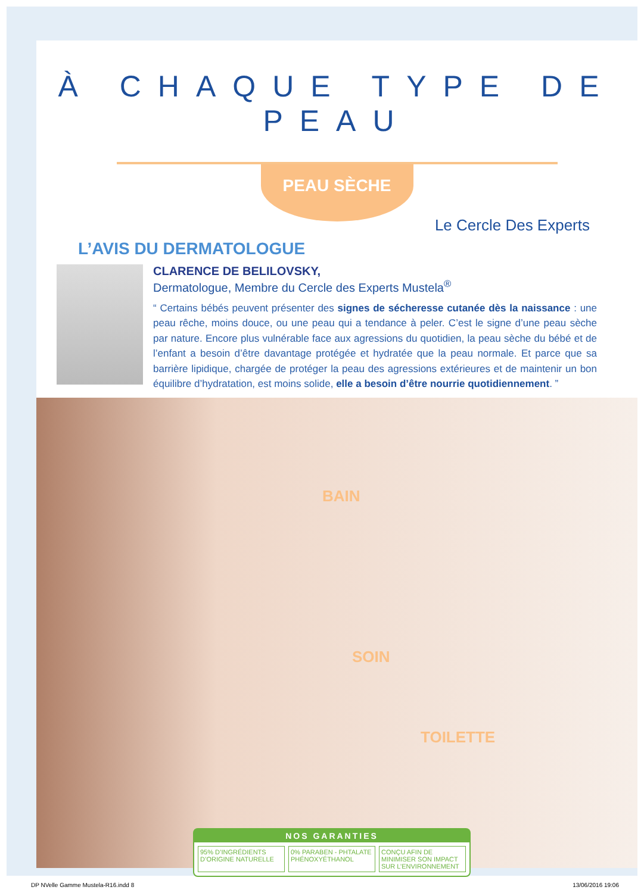À CHAQUE TYPE DE PEAU
PEAU SÈCHE
L’AVIS DU DERMATOLOGUE
Le Cercle Des Experts
CLARENCE DE BELILOVSKY,
Dermatologue, Membre du Cercle des Experts Mustela<sup>®</sup>
“ Certains bébés peuvent présenter des signes de sécheresse cutanée dès la naissance : une peau rêche, moins douce, ou une peau qui a tendance à peler. C’est le signe d’une peau sèche par nature. Encore plus vulnérable face aux agressions du quotidien, la peau sèche du bébé et de l’enfant a besoin d’être davantage protégée et hydratée que la peau normale. Et parce que sa barrière lipidique, chargée de protéger la peau des agressions extérieures et de maintenir un bon équilibre d’hydratation, est moins solide, elle a besoin d’être nourrie quotidiennement. ”
BAIN
SOIN
TOILETTE
NOS GARANTIES
95% D’INGRÉDIENTS D’ORIGINE NATURELLE 0% PARABEN - PHTALATE PHÉNOXYÉTHANOL CONÇU AFIN DE MINIMISER SON IMPACT SUR L’ENVIRONNEMENT
DP NVelle Gamme Mustela-R16.indd 8 13/06/2016 19:06